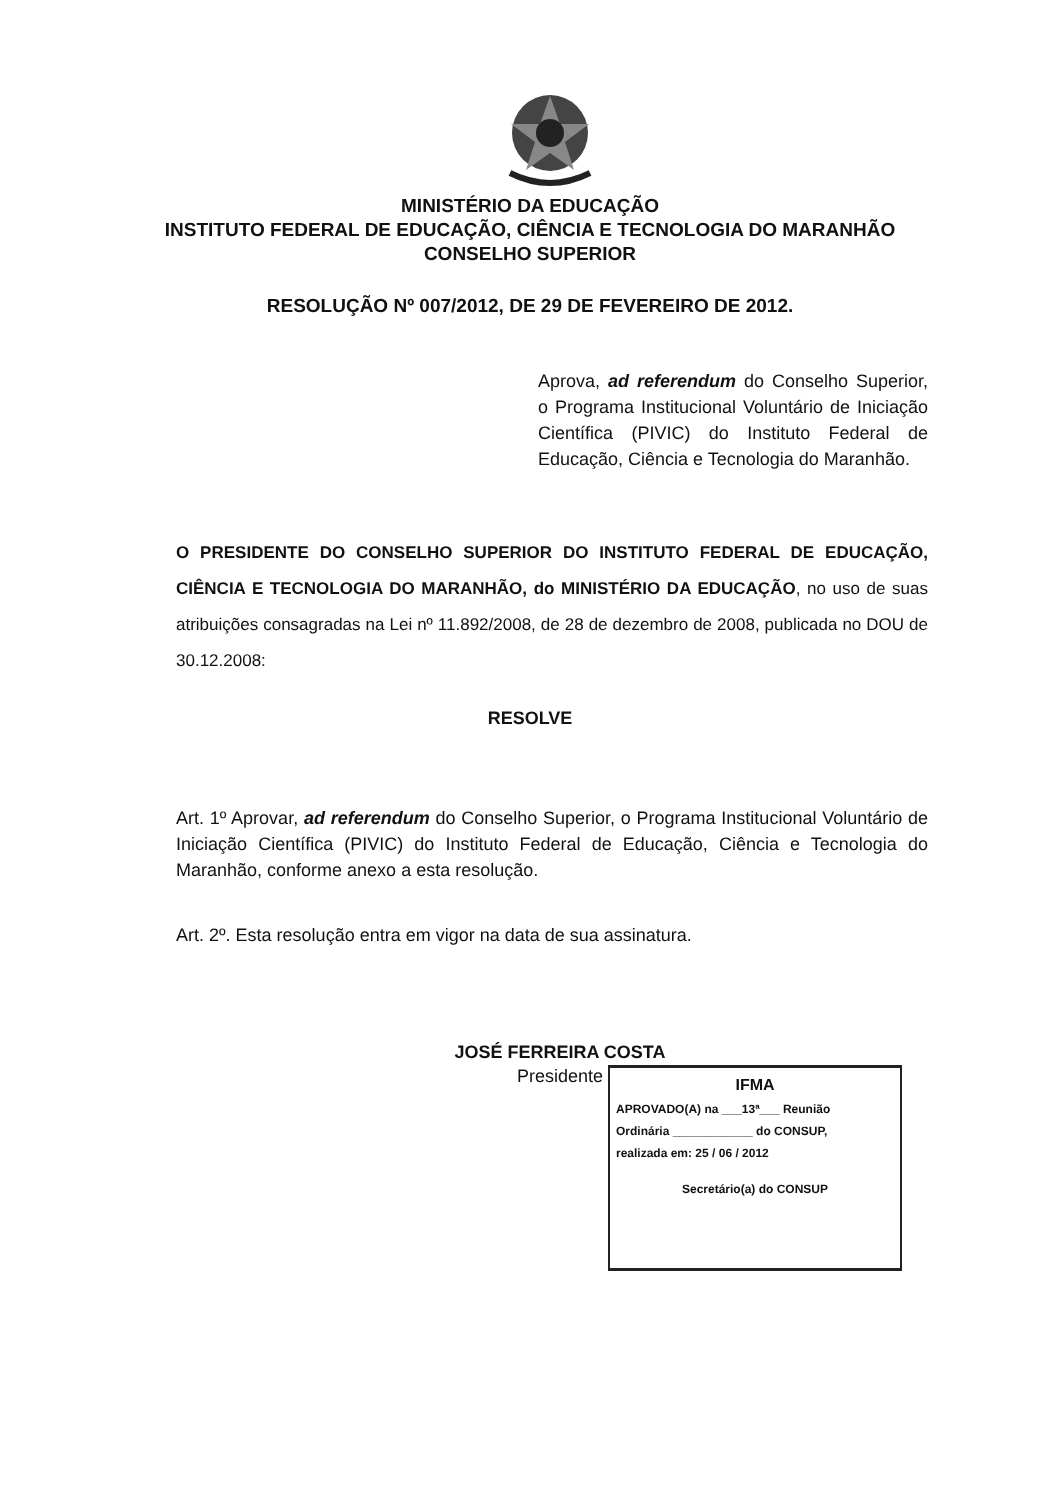MINISTÉRIO DA EDUCAÇÃO
INSTITUTO FEDERAL DE EDUCAÇÃO, CIÊNCIA E TECNOLOGIA DO MARANHÃO
CONSELHO SUPERIOR
RESOLUÇÃO Nº 007/2012, DE 29 DE FEVEREIRO DE 2012.
Aprova, ad referendum do Conselho Superior, o Programa Institucional Voluntário de Iniciação Científica (PIVIC) do Instituto Federal de Educação, Ciência e Tecnologia do Maranhão.
O PRESIDENTE DO CONSELHO SUPERIOR DO INSTITUTO FEDERAL DE EDUCAÇÃO, CIÊNCIA E TECNOLOGIA DO MARANHÃO, do MINISTÉRIO DA EDUCAÇÃO, no uso de suas atribuições consagradas na Lei nº 11.892/2008, de 28 de dezembro de 2008, publicada no DOU de 30.12.2008:
RESOLVE
Art. 1º Aprovar, ad referendum do Conselho Superior, o Programa Institucional Voluntário de Iniciação Científica (PIVIC) do Instituto Federal de Educação, Ciência e Tecnologia do Maranhão, conforme anexo a esta resolução.
Art. 2º. Esta resolução entra em vigor na data de sua assinatura.
JOSÉ FERREIRA COSTA
Presidente
IFMA
APROVADO(A) na ___13ª___ Reunião
Ordinária ____________ do CONSUP,
realizada em: 25 / 06 / 2012
Secretário(a) do CONSUP